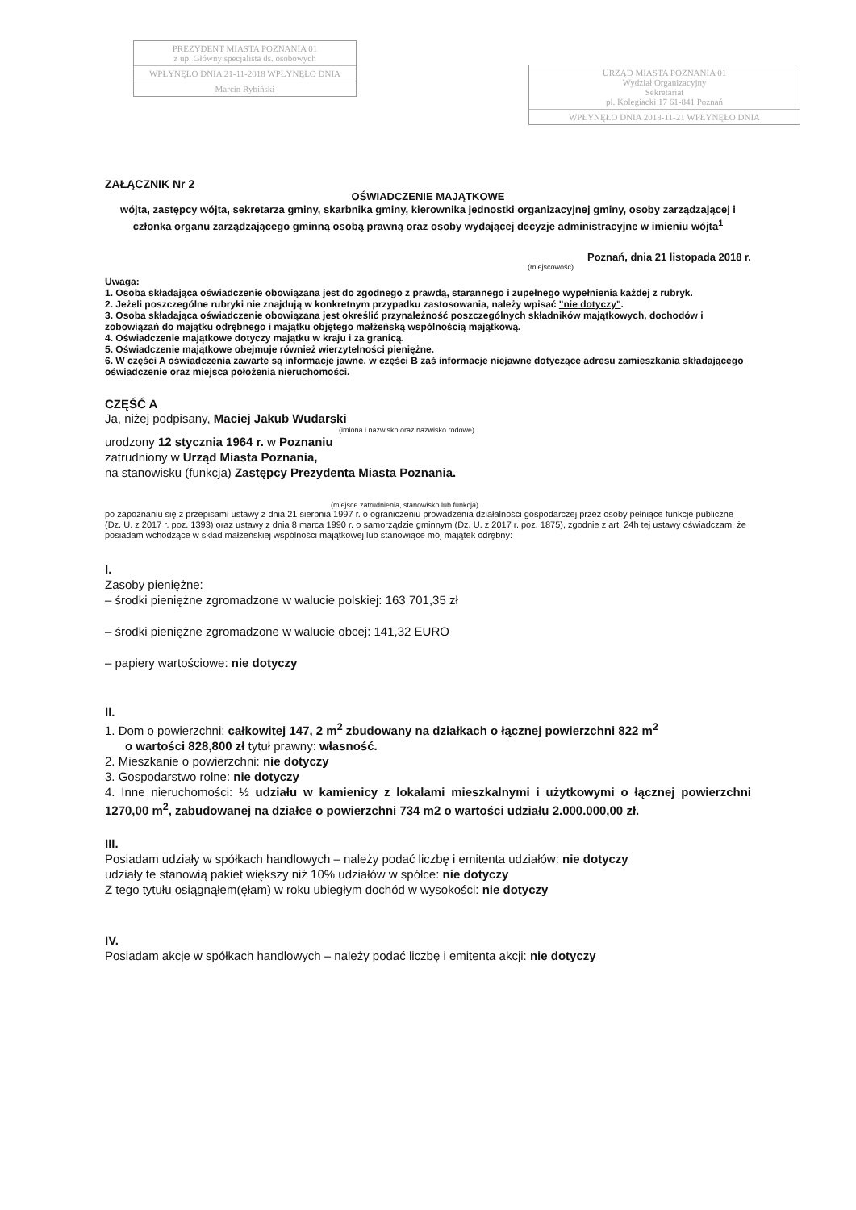PREZYDENT MIASTA POZNANIA 01
z up. Główny specjalista ds. osobowych
WPŁYNĘŁO DNIA 21-11-2018 WPŁYNĘŁO DNIA
Marcin Rybiński
URZĄD MIASTA POZNANIA 01
Wydział Organizacyjny
Sekretariat
pl. Kolegiacki 17 61-841 Poznań
WPŁYNĘŁO DNIA 2018-11-21 WPŁYNĘŁO DNIA
ZAŁĄCZNIK Nr 2
OŚWIADCZENIE MAJĄTKOWE
wójta, zastępcy wójta, sekretarza gminy, skarbnika gminy, kierownika jednostki organizacyjnej gminy, osoby zarządzającej i członka organu zarządzającego gminną osobą prawną oraz osoby wydającej decyzje administracyjne w imieniu wójta<sup>1</sup>
Poznań, dnia 21 listopada 2018 r.
(miejscowość)
Uwaga:
1. Osoba składająca oświadczenie obowiązana jest do zgodnego z prawdą, starannego i zupełnego wypełnienia każdej z rubryk.
2. Jeżeli poszczególne rubryki nie znajdują w konkretnym przypadku zastosowania, należy wpisać "nie dotyczy".
3. Osoba składająca oświadczenie obowiązana jest określić przynależność poszczególnych składników majątkowych, dochodów i zobowiązań do majątku odrębnego i majątku objętego małżeńską wspólnością majątkową.
4. Oświadczenie majątkowe dotyczy majątku w kraju i za granicą.
5. Oświadczenie majątkowe obejmuje również wierzytelności pieniężne.
6. W części A oświadczenia zawarte są informacje jawne, w części B zaś informacje niejawne dotyczące adresu zamieszkania składającego oświadczenie oraz miejsca położenia nieruchomości.
CZĘŚĆ A
Ja, niżej podpisany, Maciej Jakub Wudarski
(imiona i nazwisko oraz nazwisko rodowe)
urodzony 12 stycznia 1964 r. w Poznaniu
zatrudniony w Urząd Miasta Poznania,
na stanowisku (funkcja) Zastępcy Prezydenta Miasta Poznania.
(miejsce zatrudnienia, stanowisko lub funkcja)
po zapoznaniu się z przepisami ustawy z dnia 21 sierpnia 1997 r. o ograniczeniu prowadzenia działalności gospodarczej przez osoby pełniące funkcje publiczne (Dz. U. z 2017 r. poz. 1393) oraz ustawy z dnia 8 marca 1990 r. o samorządzie gminnym (Dz. U. z 2017 r. poz. 1875), zgodnie z art. 24h tej ustawy oświadczam, że posiadam wchodzące w skład małżeńskiej wspólności majątkowej lub stanowiące mój majątek odrębny:
I.
Zasoby pieniężne:
– środki pieniężne zgromadzone w walucie polskiej: 163 701,35 zł
– środki pieniężne zgromadzone w walucie obcej: 141,32 EURO
– papiery wartościowe: nie dotyczy
II.
1. Dom o powierzchni: całkowitej 147, 2 m<sup>2</sup> zbudowany na działkach o łącznej powierzchni 822 m<sup>2</sup>
o wartości 828,800 zł tytuł prawny: własność.
2. Mieszkanie o powierzchni: nie dotyczy
3. Gospodarstwo rolne: nie dotyczy
4. Inne nieruchomości: ½ udziału w kamienicy z lokalami mieszkalnymi i użytkowymi o łącznej powierzchni 1270,00 m<sup>2</sup>, zabudowanej na działce o powierzchni 734 m2 o wartości udziału 2.000.000,00 zł.
III.
Posiadam udziały w spółkach handlowych – należy podać liczbę i emitenta udziałów: nie dotyczy
udziały te stanowią pakiet większy niż 10% udziałów w spółce: nie dotyczy
Z tego tytułu osiągnąłem(ęłam) w roku ubiegłym dochód w wysokości: nie dotyczy
IV.
Posiadam akcje w spółkach handlowych – należy podać liczbę i emitenta akcji: nie dotyczy